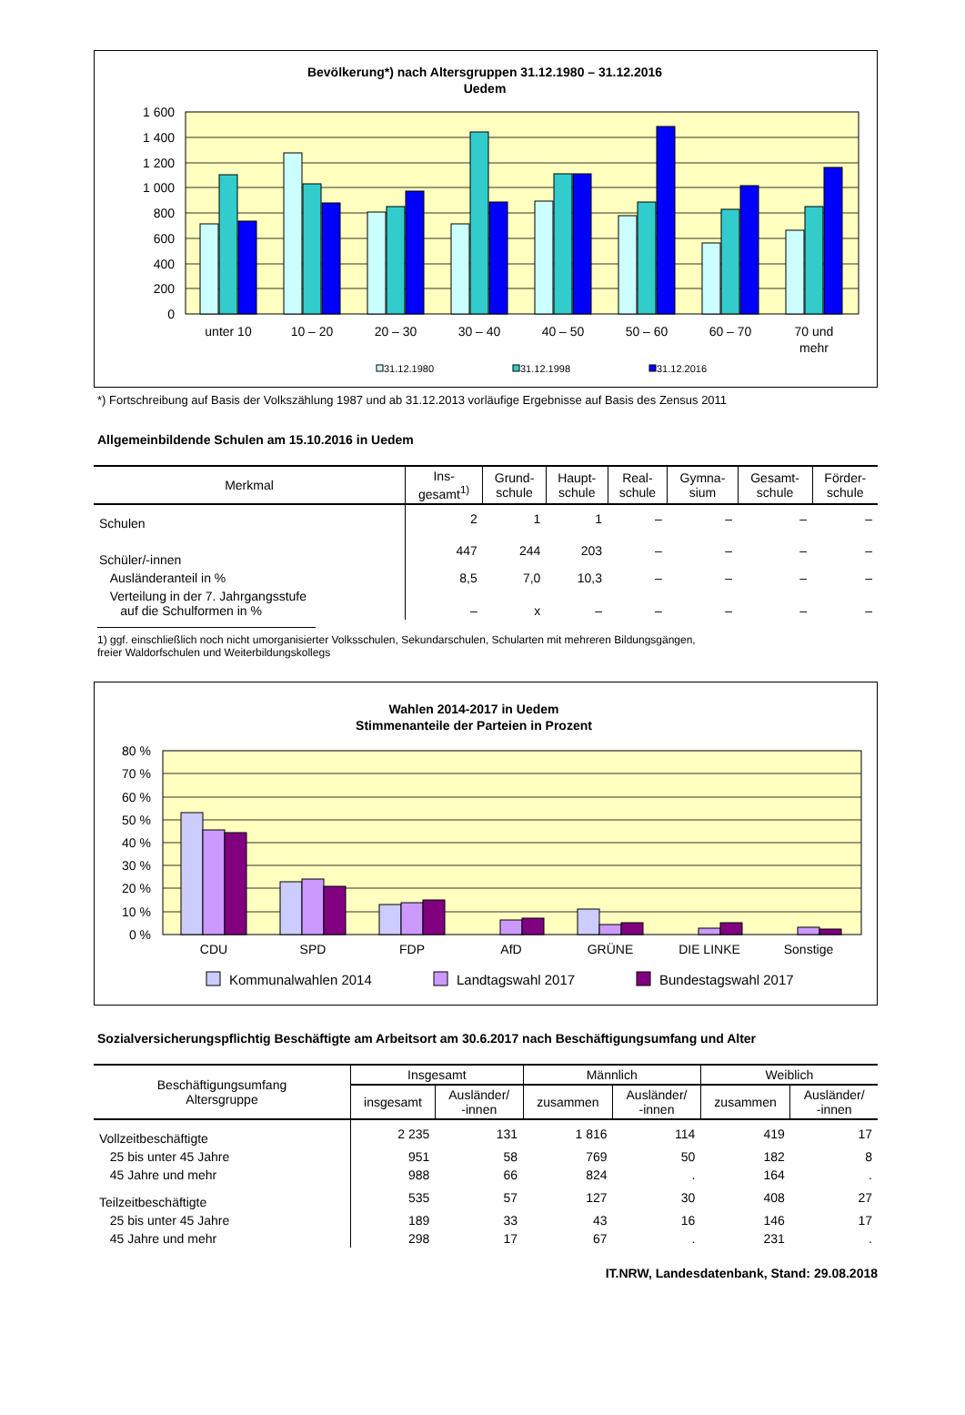Bevölkerung*) nach Altersgruppen 31.12.1980 – 31.12.2016
Uedem
1 600
1 400
1 200
1 000
800
600
400
200
0
unter 10
10 – 20
20 – 30
30 – 40
40 – 50
50 – 60
60 – 70
70 und
mehr
31.12.1980
31.12.1998
31.12.2016
*) Fortschreibung auf Basis der Volkszählung 1987 und ab 31.12.2013 vorläufige Ergebnisse auf Basis des Zensus 2011
Allgemeinbildende Schulen am 15.10.2016 in Uedem
| Merkmal | Ins- gesamt<sup>1)</sup> | Grund- schule | Haupt- schule | Real- schule | Gymna- sium | Gesamt- schule | Förder- schule |
| --- | --- | --- | --- | --- | --- | --- | --- |
| Schulen | 2 | 1 | 1 | – | – | – | – |
| Schüler/-innen | 447 | 244 | 203 | – | – | – | – |
| Ausländeranteil in % | 8,5 | 7,0 | 10,3 | – | – | – | – |
| Verteilung in der 7. Jahrgangsstufe auf die Schulformen in % | – | x | – | – | – | – | – |
1) ggf. einschließlich noch nicht umorganisierter Volksschulen, Sekundarschulen, Schularten mit mehreren Bildungsgängen,
freier Waldorfschulen und Weiterbildungskollegs
Wahlen 2014-2017 in Uedem
Stimmenanteile der Parteien in Prozent
80 %
70 %
60 %
50 %
40 %
30 %
20 %
10 %
0 %
CDU
SPD
FDP
AfD
GRÜNE
DIE LINKE
Sonstige
Kommunalwahlen 2014
Landtagswahl 2017
Bundestagswahl 2017
Sozialversicherungspflichtig Beschäftigte am Arbeitsort am 30.6.2017 nach Beschäftigungsumfang und Alter
| Beschäftigungsumfang Altersgruppe | Insgesamt | | Männlich | | Weiblich | |
| --- | --- | --- | --- | --- | --- | --- |
| | insgesamt | Ausländer/ -innen | zusammen | Ausländer/ -innen | zusammen | Ausländer/ -innen |
| Vollzeitbeschäftigte | 2 235 | 131 | 1 816 | 114 | 419 | 17 |
| 25 bis unter 45 Jahre | 951 | 58 | 769 | 50 | 182 | 8 |
| 45 Jahre und mehr | 988 | 66 | 824 | . | 164 | . |
| Teilzeitbeschäftigte | 535 | 57 | 127 | 30 | 408 | 27 |
| 25 bis unter 45 Jahre | 189 | 33 | 43 | 16 | 146 | 17 |
| 45 Jahre und mehr | 298 | 17 | 67 | . | 231 | . |
IT.NRW, Landesdatenbank, Stand: 29.08.2018